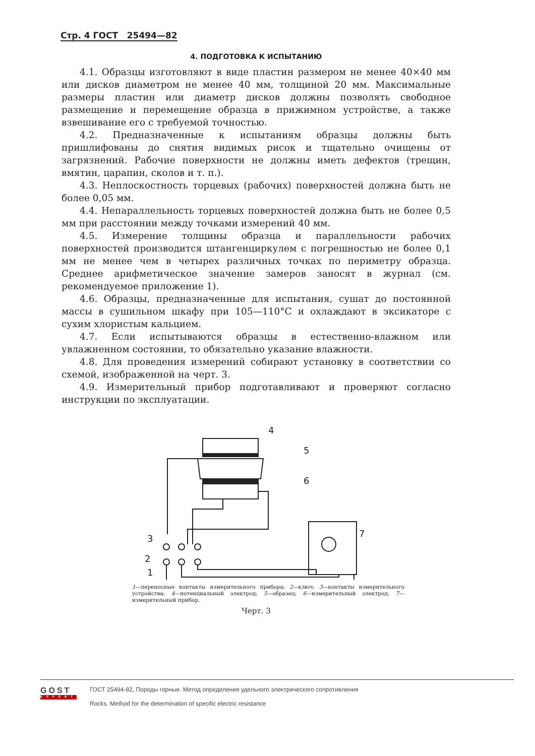Стр. 4 ГОСТ 25494—82
4. ПОДГОТОВКА К ИСПЫТАНИЮ
4.1. Образцы изготовляют в виде пластин размером не менее 40×40 мм или дисков диаметром не менее 40 мм, толщиной 20 мм. Максимальные размеры пластин или диаметр дисков должны позволять свободное размещение и перемещение образца в прижимном устройстве, а также взвешивание его с требуемой точностью.
4.2. Предназначенные к испытаниям образцы должны быть пришлифованы до снятия видимых рисок и тщательно очищены от загрязнений. Рабочие поверхности не должны иметь дефектов (трещин, вмятин, царапин, сколов и т. п.).
4.3. Неплоскостность торцевых (рабочих) поверхностей должна быть не более 0,05 мм.
4.4. Непараллельность торцевых поверхностей должна быть не более 0,5 мм при расстоянии между точками измерений 40 мм.
4.5. Измерение толщины образца и параллельности рабочих поверхностей производится штангенциркулем с погрешностью не более 0,1 мм не менее чем в четырех различных точках по периметру образца. Среднее арифметическое значение замеров заносят в журнал (см. рекомендуемое приложение 1).
4.6. Образцы, предназначенные для испытания, сушат до постоянной массы в сушильном шкафу при 105—110°С и охлаждают в эксикаторе с сухим хлористым кальцием.
4.7. Если испытываются образцы в естественно-влажном или увлажненном состоянии, то обязательно указание влажности.
4.8. Для проведения измерений собирают установку в соответствии со схемой, изображенной на черт. 3.
4.9. Измерительный прибор подготавливают и проверяют согласно инструкции по эксплуатации.
4
5
6
3
7
2
1
1—переносные контакты измерительного прибора; 2—ключ; 3—контакты измерительного устройства; 4—потенциальный электрод; 5—образец; 6—измерительный электрод; 7—измерительный прибор.
Черт. 3
GOST
EXPERT
ГОСТ 25494-82, Породы горные. Метод определения удельного электрического сопротивления
Rocks. Method for the determination of specific electric resistance